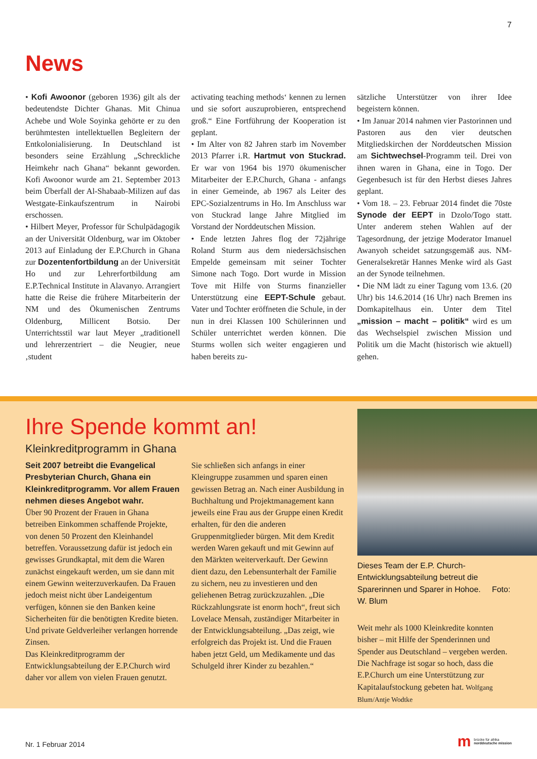7
News
• Kofi Awoonor (geboren 1936) gilt als der bedeutendste Dichter Ghanas. Mit Chinua Achebe und Wole Soyinka gehörte er zu den berühmtesten intellektuellen Begleitern der Entkolonialisierung. In Deutschland ist besonders seine Erzählung „Schreckliche Heimkehr nach Ghana“ bekannt geworden. Kofi Awoonor wurde am 21. September 2013 beim Überfall der Al-Shabaab-Milizen auf das Westgate-Einkaufszentrum in Nairobi erschossen.
• Hilbert Meyer, Professor für Schulpädagogik an der Universität Oldenburg, war im Oktober 2013 auf Einladung der E.P.Church in Ghana zur Dozentenfortbildung an der Universität Ho und zur Lehrerfortbildung am E.P.Technical Institute in Alavanyo. Arrangiert hatte die Reise die frühere Mitarbeiterin der NM und des Ökumenischen Zentrums Oldenburg, Millicent Botsio. Der Unterrichtsstil war laut Meyer „traditionell und lehrerzentriert – die Neugier, neue ‚student
activating teaching methods‘ kennen zu lernen und sie sofort auszuprobieren, entsprechend groß.“ Eine Fortführung der Kooperation ist geplant.
• Im Alter von 82 Jahren starb im November 2013 Pfarrer i.R. Hartmut von Stuckrad. Er war von 1964 bis 1970 ökumenischer Mitarbeiter der E.P.Church, Ghana - anfangs in einer Gemeinde, ab 1967 als Leiter des EPC-Sozialzentrums in Ho. Im Anschluss war von Stuckrad lange Jahre Mitglied im Vorstand der Norddeutschen Mission.
• Ende letzten Jahres flog der 72jährige Roland Sturm aus dem niedersächsischen Empelde gemeinsam mit seiner Tochter Simone nach Togo. Dort wurde in Mission Tove mit Hilfe von Sturms finanzieller Unterstützung eine EEPT-Schule gebaut. Vater und Tochter eröffneten die Schule, in der nun in drei Klassen 100 Schülerinnen und Schüler unterrichtet werden können. Die Sturms wollen sich weiter engagieren und haben bereits zu-
sätzliche Unterstützer von ihrer Idee begeistern können.
• Im Januar 2014 nahmen vier Pastorinnen und Pastoren aus den vier deutschen Mitgliedskirchen der Norddeutschen Mission am Sichtwechsel-Programm teil. Drei von ihnen waren in Ghana, eine in Togo. Der Gegenbesuch ist für den Herbst dieses Jahres geplant.
• Vom 18. – 23. Februar 2014 findet die 70ste Synode der EEPT in Dzolo/Togo statt. Unter anderem stehen Wahlen auf der Tagesordnung, der jetzige Moderator Imanuel Awanyoh scheidet satzungsgemäß aus. NM-Generalsekretär Hannes Menke wird als Gast an der Synode teilnehmen.
• Die NM lädt zu einer Tagung vom 13.6. (20 Uhr) bis 14.6.2014 (16 Uhr) nach Bremen ins Domkapitelhaus ein. Unter dem Titel „mission – macht – politik“ wird es um das Wechselspiel zwischen Mission und Politik um die Macht (historisch wie aktuell) gehen.
Ihre Spende kommt an!
Kleinkreditprogramm in Ghana
Seit 2007 betreibt die Evangelical Presbyterian Church, Ghana ein Kleinkreditprogramm. Vor allem Frauen nehmen dieses Angebot wahr.
Über 90 Prozent der Frauen in Ghana betreiben Einkommen schaffende Projekte, von denen 50 Prozent den Kleinhandel betreffen. Voraussetzung dafür ist jedoch ein gewisses Grundkaptal, mit dem die Waren zunächst eingekauft werden, um sie dann mit einem Gewinn weiterzuverkaufen. Da Frauen jedoch meist nicht über Landeigentum verfügen, können sie den Banken keine Sicherheiten für die benötigten Kredite bieten. Und private Geldverleiher verlangen horrende Zinsen.
Das Kleinkreditprogramm der Entwicklungsabteilung der E.P.Church wird daher vor allem von vielen Frauen genutzt.
Sie schließen sich anfangs in einer Kleingruppe zusammen und sparen einen gewissen Betrag an. Nach einer Ausbildung in Buchhaltung und Projektmanagement kann jeweils eine Frau aus der Gruppe einen Kredit erhalten, für den die anderen Gruppenmitglieder bürgen. Mit dem Kredit werden Waren gekauft und mit Gewinn auf den Märkten weiterverkauft. Der Gewinn dient dazu, den Lebensunterhalt der Familie zu sichern, neu zu investieren und den geliehenen Betrag zurückzuzahlen. „Die Rückzahlungsrate ist enorm hoch“, freut sich Lovelace Mensah, zuständiger Mitarbeiter in der Entwicklungsabteilung. „Das zeigt, wie erfolgreich das Projekt ist. Und die Frauen haben jetzt Geld, um Medikamente und das Schulgeld ihrer Kinder zu bezahlen.“
Dieses Team der E.P. Church-Entwicklungsabteilung betreut die Sparerinnen und Sparer in Hohoe. Foto: W. Blum
Weit mehr als 1000 Kleinkredite konnten bisher – mit Hilfe der Spenderinnen und Spender aus Deutschland – vergeben werden. Die Nachfrage ist sogar so hoch, dass die E.P.Church um eine Unterstützung zur Kapitalaufstockung gebeten hat. Wolfgang Blum/Antje Wodtke
Nr. 1 Februar 2014
m
brücke für afrika
norddeutsche mission